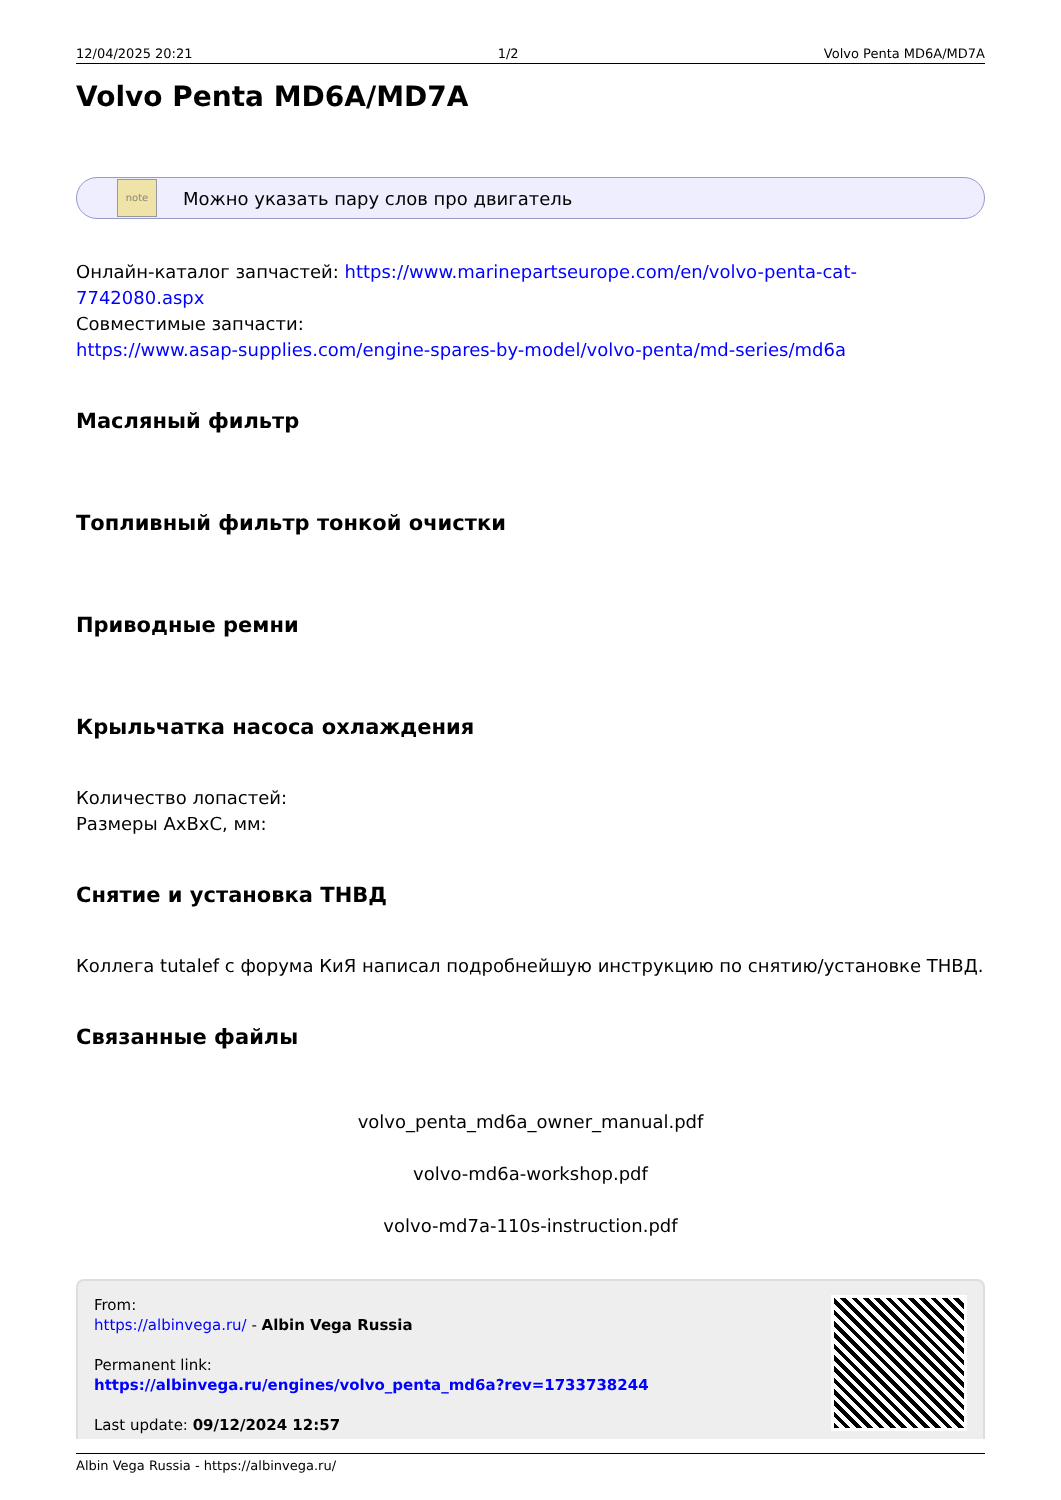12/04/2025 20:21 1/2 Volvo Penta MD6A/MD7A
Volvo Penta MD6A/MD7A
note
Можно указать пару слов про двигатель
Онлайн-каталог запчастей: https://www.marinepartseurope.com/en/volvo-penta-cat-7742080.aspx
Совместимые запчасти:
https://www.asap-supplies.com/engine-spares-by-model/volvo-penta/md-series/md6a
Масляный фильтр
Топливный фильтр тонкой очистки
Приводные ремни
Крыльчатка насоса охлаждения
Количество лопастей:
Размеры AxBxC, мм:
Снятие и установка ТНВД
Коллега tutalef с форума КиЯ написал подробнейшую инструкцию по снятию/установке ТНВД.
Связанные файлы
volvo_penta_md6a_owner_manual.pdf
volvo-md6a-workshop.pdf
volvo-md7a-110s-instruction.pdf
From:
https://albinvega.ru/ - Albin Vega Russia
Permanent link:
https://albinvega.ru/engines/volvo_penta_md6a?rev=1733738244
Last update: 09/12/2024 12:57
Albin Vega Russia - https://albinvega.ru/